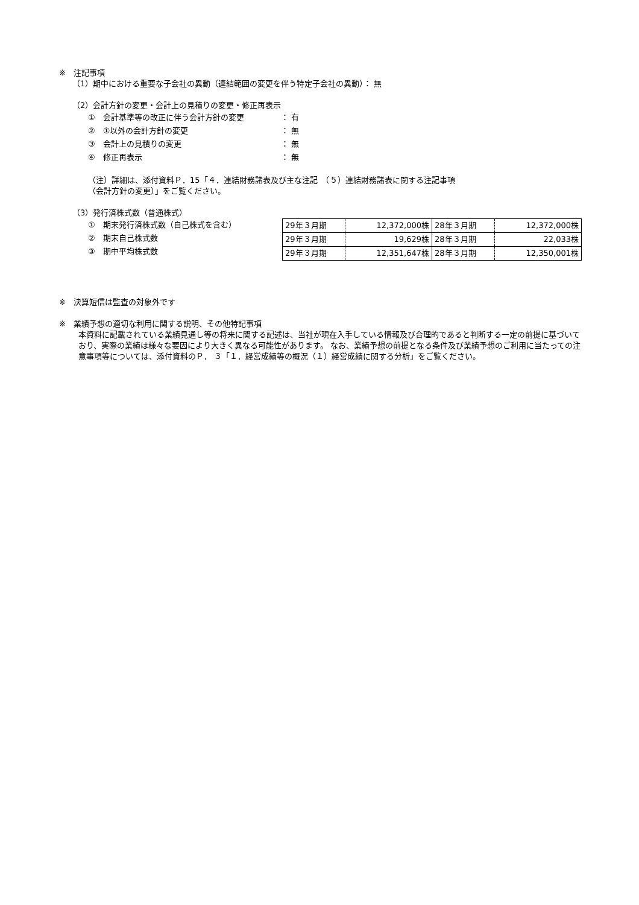※　注記事項
（1）期中における重要な子会社の異動（連結範囲の変更を伴う特定子会社の異動）： 無
（2）会計方針の変更・会計上の見積りの変更・修正再表示
①　会計基準等の改正に伴う会計方針の変更 ： 有
②　①以外の会計方針の変更 ： 無
③　会計上の見積りの変更 ： 無
④　修正再表示 ： 無
（注）詳細は、添付資料Ｐ．15「４．連結財務諸表及び主な注記　（５）連結財務諸表に関する注記事項
（会計方針の変更）」をご覧ください。
（3）発行済株式数（普通株式）
①　期末発行済株式数（自己株式を含む）
②　期末自己株式数
③　期中平均株式数
| 29年３月期 | 12,372,000株 | 28年３月期 | 12,372,000株 |
| 29年３月期 | 19,629株 | 28年３月期 | 22,033株 |
| 29年３月期 | 12,351,647株 | 28年３月期 | 12,350,001株 |
※　決算短信は監査の対象外です
※　業績予想の適切な利用に関する説明、その他特記事項
本資料に記載されている業績見通し等の将来に関する記述は、当社が現在入手している情報及び合理的であると判断する一定の前提に基づいており、実際の業績は様々な要因により大きく異なる可能性があります。 なお、業績予想の前提となる条件及び業績予想のご利用に当たっての注意事項等については、添付資料のＰ． ３「１．経営成績等の概況（１）経営成績に関する分析」をご覧ください。